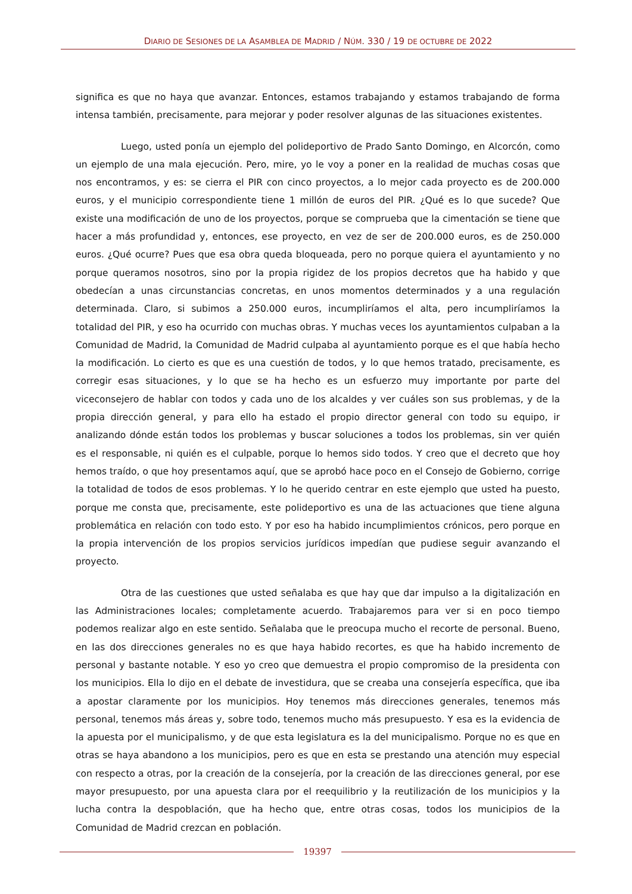DIARIO DE SESIONES DE LA ASAMBLEA DE MADRID / NÚM. 330 / 19 DE OCTUBRE DE 2022
significa es que no haya que avanzar. Entonces, estamos trabajando y estamos trabajando de forma intensa también, precisamente, para mejorar y poder resolver algunas de las situaciones existentes.
Luego, usted ponía un ejemplo del polideportivo de Prado Santo Domingo, en Alcorcón, como un ejemplo de una mala ejecución. Pero, mire, yo le voy a poner en la realidad de muchas cosas que nos encontramos, y es: se cierra el PIR con cinco proyectos, a lo mejor cada proyecto es de 200.000 euros, y el municipio correspondiente tiene 1 millón de euros del PIR. ¿Qué es lo que sucede? Que existe una modificación de uno de los proyectos, porque se comprueba que la cimentación se tiene que hacer a más profundidad y, entonces, ese proyecto, en vez de ser de 200.000 euros, es de 250.000 euros. ¿Qué ocurre? Pues que esa obra queda bloqueada, pero no porque quiera el ayuntamiento y no porque queramos nosotros, sino por la propia rigidez de los propios decretos que ha habido y que obedecían a unas circunstancias concretas, en unos momentos determinados y a una regulación determinada. Claro, si subimos a 250.000 euros, incumpliríamos el alta, pero incumpliríamos la totalidad del PIR, y eso ha ocurrido con muchas obras. Y muchas veces los ayuntamientos culpaban a la Comunidad de Madrid, la Comunidad de Madrid culpaba al ayuntamiento porque es el que había hecho la modificación. Lo cierto es que es una cuestión de todos, y lo que hemos tratado, precisamente, es corregir esas situaciones, y lo que se ha hecho es un esfuerzo muy importante por parte del viceconsejero de hablar con todos y cada uno de los alcaldes y ver cuáles son sus problemas, y de la propia dirección general, y para ello ha estado el propio director general con todo su equipo, ir analizando dónde están todos los problemas y buscar soluciones a todos los problemas, sin ver quién es el responsable, ni quién es el culpable, porque lo hemos sido todos. Y creo que el decreto que hoy hemos traído, o que hoy presentamos aquí, que se aprobó hace poco en el Consejo de Gobierno, corrige la totalidad de todos de esos problemas. Y lo he querido centrar en este ejemplo que usted ha puesto, porque me consta que, precisamente, este polideportivo es una de las actuaciones que tiene alguna problemática en relación con todo esto. Y por eso ha habido incumplimientos crónicos, pero porque en la propia intervención de los propios servicios jurídicos impedían que pudiese seguir avanzando el proyecto.
Otra de las cuestiones que usted señalaba es que hay que dar impulso a la digitalización en las Administraciones locales; completamente acuerdo. Trabajaremos para ver si en poco tiempo podemos realizar algo en este sentido. Señalaba que le preocupa mucho el recorte de personal. Bueno, en las dos direcciones generales no es que haya habido recortes, es que ha habido incremento de personal y bastante notable. Y eso yo creo que demuestra el propio compromiso de la presidenta con los municipios. Ella lo dijo en el debate de investidura, que se creaba una consejería específica, que iba a apostar claramente por los municipios. Hoy tenemos más direcciones generales, tenemos más personal, tenemos más áreas y, sobre todo, tenemos mucho más presupuesto. Y esa es la evidencia de la apuesta por el municipalismo, y de que esta legislatura es la del municipalismo. Porque no es que en otras se haya abandono a los municipios, pero es que en esta se prestando una atención muy especial con respecto a otras, por la creación de la consejería, por la creación de las direcciones general, por ese mayor presupuesto, por una apuesta clara por el reequilibrio y la reutilización de los municipios y la lucha contra la despoblación, que ha hecho que, entre otras cosas, todos los municipios de la Comunidad de Madrid crezcan en población.
19397